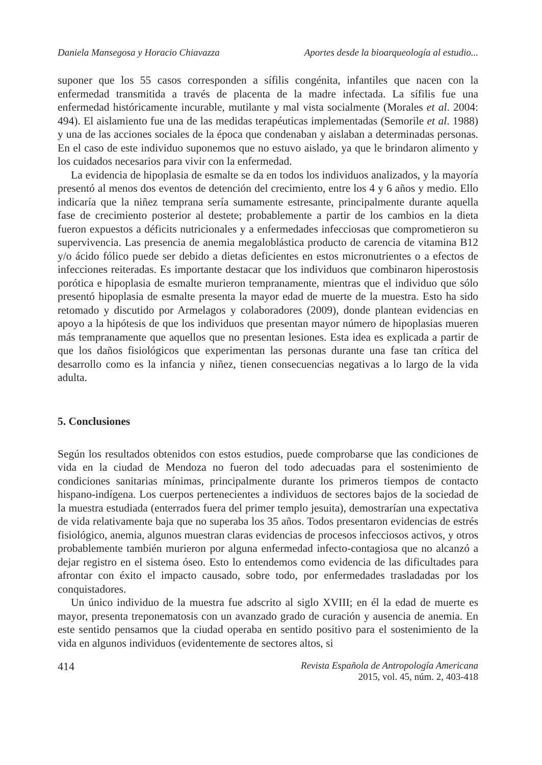Daniela Mansegosa y Horacio Chiavazza Aportes desde la bioarqueología al estudio...
suponer que los 55 casos corresponden a sífilis congénita, infantiles que nacen con la enfermedad transmitida a través de placenta de la madre infectada. La sífilis fue una enfermedad históricamente incurable, mutilante y mal vista socialmente (Morales et al. 2004: 494). El aislamiento fue una de las medidas terapéuticas implementadas (Semorile et al. 1988) y una de las acciones sociales de la época que condenaban y aislaban a determinadas personas. En el caso de este individuo suponemos que no estuvo aislado, ya que le brindaron alimento y los cuidados necesarios para vivir con la enfermedad.
La evidencia de hipoplasia de esmalte se da en todos los individuos analizados, y la mayoría presentó al menos dos eventos de detención del crecimiento, entre los 4 y 6 años y medio. Ello indicaría que la niñez temprana sería sumamente estresante, principalmente durante aquella fase de crecimiento posterior al destete; probablemente a partir de los cambios en la dieta fueron expuestos a déficits nutricionales y a enfermedades infecciosas que comprometieron su supervivencia. Las presencia de anemia megaloblástica producto de carencia de vitamina B12 y/o ácido fólico puede ser debido a dietas deficientes en estos micronutrientes o a efectos de infecciones reiteradas. Es importante destacar que los individuos que combinaron hiperostosis porótica e hipoplasia de esmalte murieron tempranamente, mientras que el individuo que sólo presentó hipoplasia de esmalte presenta la mayor edad de muerte de la muestra. Esto ha sido retomado y discutido por Armelagos y colaboradores (2009), donde plantean evidencias en apoyo a la hipótesis de que los individuos que presentan mayor número de hipoplasias mueren más tempranamente que aquellos que no presentan lesiones. Esta idea es explicada a partir de que los daños fisiológicos que experimentan las personas durante una fase tan crítica del desarrollo como es la infancia y niñez, tienen consecuencias negativas a lo largo de la vida adulta.
5. Conclusiones
Según los resultados obtenidos con estos estudios, puede comprobarse que las condiciones de vida en la ciudad de Mendoza no fueron del todo adecuadas para el sostenimiento de condiciones sanitarias mínimas, principalmente durante los primeros tiempos de contacto hispano-indígena. Los cuerpos pertenecientes a individuos de sectores bajos de la sociedad de la muestra estudiada (enterrados fuera del primer templo jesuita), demostrarían una expectativa de vida relativamente baja que no superaba los 35 años. Todos presentaron evidencias de estrés fisiológico, anemia, algunos muestran claras evidencias de procesos infecciosos activos, y otros probablemente también murieron por alguna enfermedad infecto-contagiosa que no alcanzó a dejar registro en el sistema óseo. Esto lo entendemos como evidencia de las dificultades para afrontar con éxito el impacto causado, sobre todo, por enfermedades trasladadas por los conquistadores.
Un único individuo de la muestra fue adscrito al siglo XVIII; en él la edad de muerte es mayor, presenta treponematosis con un avanzado grado de curación y ausencia de anemia. En este sentido pensamos que la ciudad operaba en sentido positivo para el sostenimiento de la vida en algunos individuos (evidentemente de sectores altos, si
414 Revista Española de Antropología Americana
2015, vol. 45, núm. 2, 403-418